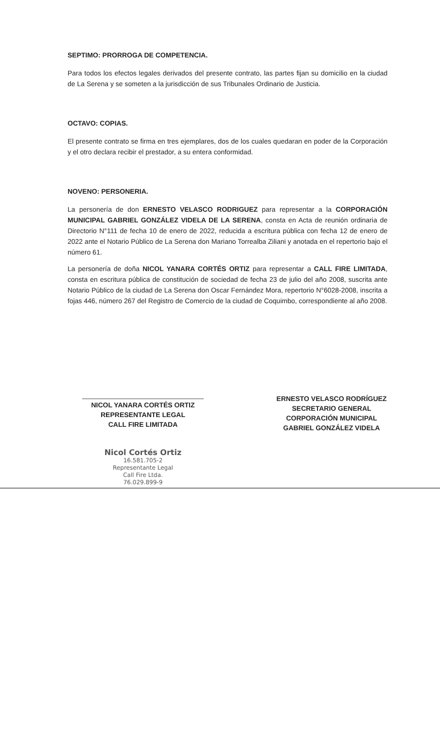SEPTIMO: PRORROGA DE COMPETENCIA.
Para todos los efectos legales derivados del presente contrato, las partes fijan su domicilio en la ciudad de La Serena y se someten a la jurisdicción de sus Tribunales Ordinario de Justicia.
OCTAVO: COPIAS.
El presente contrato se firma en tres ejemplares, dos de los cuales quedaran en poder de la Corporación y el otro declara recibir el prestador, a su entera conformidad.
NOVENO: PERSONERIA.
La personería de don ERNESTO VELASCO RODRIGUEZ para representar a la CORPORACIÓN MUNICIPAL GABRIEL GONZÁLEZ VIDELA DE LA SERENA, consta en Acta de reunión ordinaria de Directorio N°111 de fecha 10 de enero de 2022, reducida a escritura pública con fecha 12 de enero de 2022 ante el Notario Público de La Serena don Mariano Torrealba Ziliani y anotada en el repertorio bajo el número 61.
La personería de doña NICOL YANARA CORTÉS ORTIZ para representar a CALL FIRE LIMITADA, consta en escritura pública de constitución de sociedad de fecha 23 de julio del año 2008, suscrita ante Notario Público de la ciudad de La Serena don Oscar Fernández Mora, repertorio N°6028-2008, inscrita a fojas 446, número 267 del Registro de Comercio de la ciudad de Coquimbo, correspondiente al año 2008.
NICOL YANARA CORTÉS ORTIZ
REPRESENTANTE LEGAL
CALL FIRE LIMITADA
Nicol Cortés Ortiz
16.581.705-2
Representante Legal
Call Fire Ltda.
76.029.899-9
ERNESTO VELASCO RODRÍGUEZ
SECRETARIO GENERAL
CORPORACIÓN MUNICIPAL
GABRIEL GONZÁLEZ VIDELA